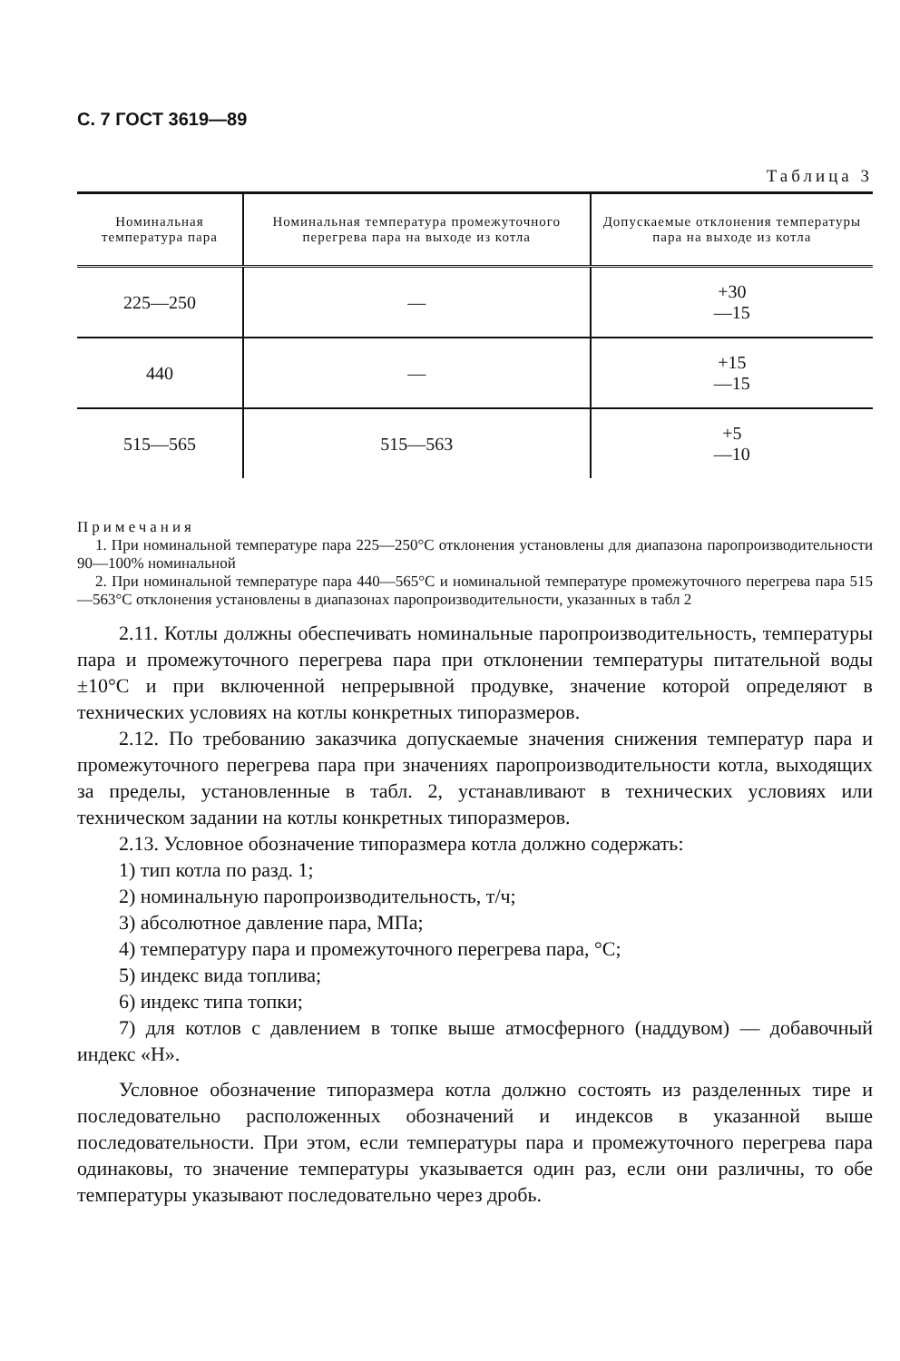С. 7 ГОСТ 3619—89
Таблица 3
| Номинальная температура пара | Номинальная температура промежуточного перегрева пара на выходе из котла | Допускаемые отклонения температуры пара на выходе из котла |
| --- | --- | --- |
| 225—250 | — | +30 —15 |
| 440 | — | +15 —15 |
| 515—565 | 515—563 | +5 —10 |
Примечания
1. При номинальной температуре пара 225—250°С отклонения установлены для диапазона паропроизводительности 90—100% номинальной
2. При номинальной температуре пара 440—565°С и номинальной температуре промежуточного перегрева пара 515—563°С отклонения установлены в диапазонах паропроизводительности, указанных в табл 2
2.11. Котлы должны обеспечивать номинальные паропроизводительность, температуры пара и промежуточного перегрева пара при отклонении температуры питательной воды ±10°С и при включенной непрерывной продувке, значение которой определяют в технических условиях на котлы конкретных типоразмеров.
2.12. По требованию заказчика допускаемые значения снижения температур пара и промежуточного перегрева пара при значениях паропроизводительности котла, выходящих за пределы, установленные в табл. 2, устанавливают в технических условиях или техническом задании на котлы конкретных типоразмеров.
2.13. Условное обозначение типоразмера котла должно содержать:
1) тип котла по разд. 1;
2) номинальную паропроизводительность, т/ч;
3) абсолютное давление пара, МПа;
4) температуру пара и промежуточного перегрева пара, °С;
5) индекс вида топлива;
6) индекс типа топки;
7) для котлов с давлением в топке выше атмосферного (наддувом) — добавочный индекс «Н».
Условное обозначение типоразмера котла должно состоять из разделенных тире и последовательно расположенных обозначений и индексов в указанной выше последовательности. При этом, если температуры пара и промежуточного перегрева пара одинаковы, то значение температуры указывается один раз, если они различны, то обе температуры указывают последовательно через дробь.